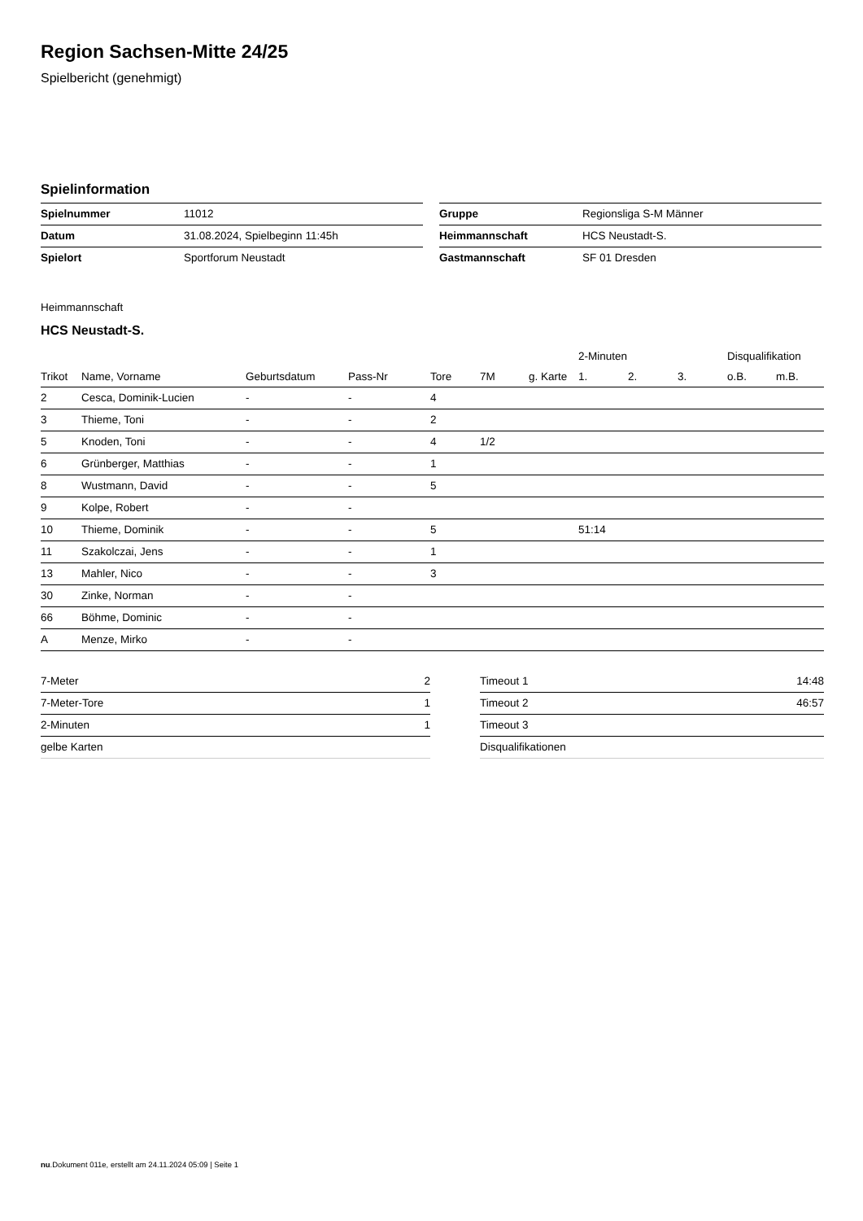Region Sachsen-Mitte 24/25
Spielbericht (genehmigt)
Spielinformation
| Spielnummer | 11012 |
| Datum | 31.08.2024, Spielbeginn 11:45h |
| Spielort | Sportforum Neustadt |
| Gruppe | Regionsliga S-M Männer |
| Heimmannschaft | HCS Neustadt-S. |
| Gastmannschaft | SF 01 Dresden |
Heimmannschaft
HCS Neustadt-S.
| | | | | | | | 2-Minuten | | | Disqualifikation | |
| --- | --- | --- | --- | --- | --- | --- | --- | --- | --- | --- | --- |
| Trikot | Name, Vorname | Geburtsdatum | Pass-Nr | Tore | 7M | g. Karte | 1. | 2. | 3. | o.B. | m.B. |
| 2 | Cesca, Dominik-Lucien | - | - | 4 | | | | | | | |
| 3 | Thieme, Toni | - | - | 2 | | | | | | | |
| 5 | Knoden, Toni | - | - | 4 | 1/2 | | | | | | |
| 6 | Grünberger, Matthias | - | - | 1 | | | | | | | |
| 8 | Wustmann, David | - | - | 5 | | | | | | | |
| 9 | Kolpe, Robert | - | - | | | | | | | | |
| 10 | Thieme, Dominik | - | - | 5 | | | 51:14 | | | | |
| 11 | Szakolczai, Jens | - | - | 1 | | | | | | | |
| 13 | Mahler, Nico | - | - | 3 | | | | | | | |
| 30 | Zinke, Norman | - | - | | | | | | | | |
| 66 | Böhme, Dominic | - | - | | | | | | | | |
| A | Menze, Mirko | - | - | | | | | | | | |
| 7-Meter | 2 |
| 7-Meter-Tore | 1 |
| 2-Minuten | 1 |
| gelbe Karten | |
| Timeout 1 | 14:48 |
| Timeout 2 | 46:57 |
| Timeout 3 | |
| Disqualifikationen | |
nu.Dokument 011e, erstellt am 24.11.2024 05:09 | Seite 1